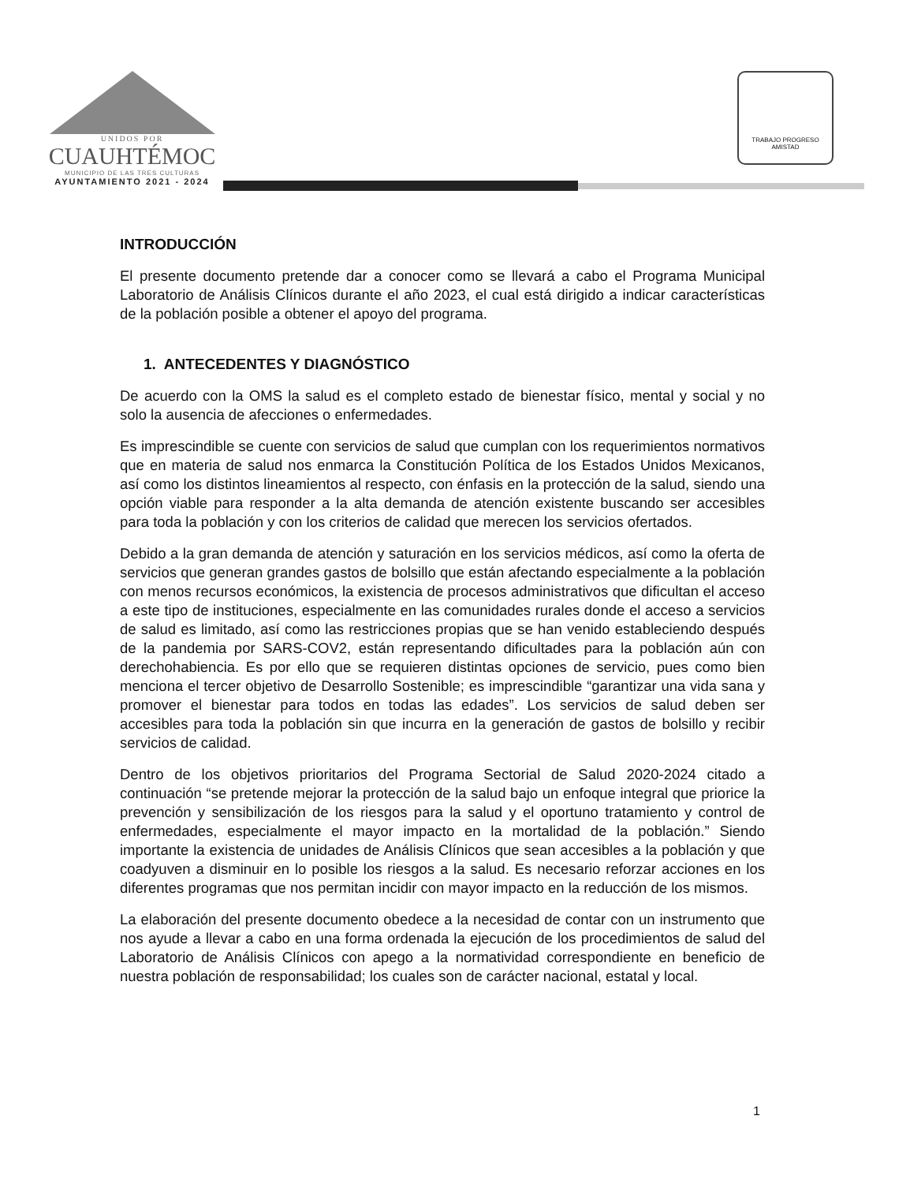UNIDOS POR
CUAUHTÉMOC
MUNICIPIO DE LAS TRES CULTURAS
AYUNTAMIENTO 2021 - 2024
TRABAJO PROGRESO AMISTAD
INTRODUCCIÓN
El presente documento pretende dar a conocer como se llevará a cabo el Programa Municipal Laboratorio de Análisis Clínicos durante el año 2023, el cual está dirigido a indicar características de la población posible a obtener el apoyo del programa.
1. ANTECEDENTES Y DIAGNÓSTICO
De acuerdo con la OMS la salud es el completo estado de bienestar físico, mental y social y no solo la ausencia de afecciones o enfermedades.
Es imprescindible se cuente con servicios de salud que cumplan con los requerimientos normativos que en materia de salud nos enmarca la Constitución Política de los Estados Unidos Mexicanos, así como los distintos lineamientos al respecto, con énfasis en la protección de la salud, siendo una opción viable para responder a la alta demanda de atención existente buscando ser accesibles para toda la población y con los criterios de calidad que merecen los servicios ofertados.
Debido a la gran demanda de atención y saturación en los servicios médicos, así como la oferta de servicios que generan grandes gastos de bolsillo que están afectando especialmente a la población con menos recursos económicos, la existencia de procesos administrativos que dificultan el acceso a este tipo de instituciones, especialmente en las comunidades rurales donde el acceso a servicios de salud es limitado, así como las restricciones propias que se han venido estableciendo después de la pandemia por SARS-COV2, están representando dificultades para la población aún con derechohabiencia. Es por ello que se requieren distintas opciones de servicio, pues como bien menciona el tercer objetivo de Desarrollo Sostenible; es imprescindible “garantizar una vida sana y promover el bienestar para todos en todas las edades”. Los servicios de salud deben ser accesibles para toda la población sin que incurra en la generación de gastos de bolsillo y recibir servicios de calidad.
Dentro de los objetivos prioritarios del Programa Sectorial de Salud 2020-2024 citado a continuación “se pretende mejorar la protección de la salud bajo un enfoque integral que priorice la prevención y sensibilización de los riesgos para la salud y el oportuno tratamiento y control de enfermedades, especialmente el mayor impacto en la mortalidad de la población.” Siendo importante la existencia de unidades de Análisis Clínicos que sean accesibles a la población y que coadyuven a disminuir en lo posible los riesgos a la salud. Es necesario reforzar acciones en los diferentes programas que nos permitan incidir con mayor impacto en la reducción de los mismos.
La elaboración del presente documento obedece a la necesidad de contar con un instrumento que nos ayude a llevar a cabo en una forma ordenada la ejecución de los procedimientos de salud del Laboratorio de Análisis Clínicos con apego a la normatividad correspondiente en beneficio de nuestra población de responsabilidad; los cuales son de carácter nacional, estatal y local.
1